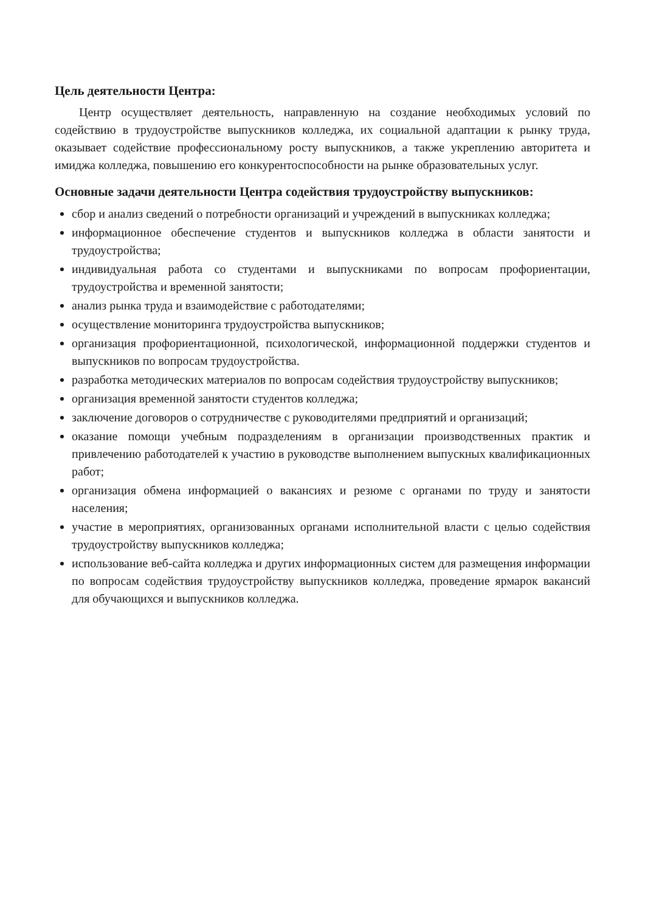Цель деятельности Центра:
Центр осуществляет деятельность, направленную на создание необходимых условий по содействию в трудоустройстве выпускников колледжа, их социальной адаптации к рынку труда, оказывает содействие профессиональному росту выпускников, а также укреплению авторитета и имиджа колледжа, повышению его конкурентоспособности на рынке образовательных услуг.
Основные задачи деятельности Центра содействия трудоустройству выпускников:
сбор и анализ сведений о потребности организаций и учреждений в выпускниках колледжа;
информационное обеспечение студентов и выпускников колледжа в области занятости и трудоустройства;
индивидуальная работа со студентами и выпускниками по вопросам профориентации, трудоустройства и временной занятости;
анализ рынка труда и взаимодействие с работодателями;
осуществление мониторинга трудоустройства выпускников;
организация профориентационной, психологической, информационной поддержки студентов и выпускников по вопросам трудоустройства.
разработка методических материалов по вопросам содействия трудоустройству выпускников;
организация временной занятости студентов колледжа;
заключение договоров о сотрудничестве с руководителями предприятий и организаций;
оказание помощи учебным подразделениям в организации производственных практик и привлечению работодателей к участию в руководстве выполнением выпускных квалификационных работ;
организация обмена информацией о вакансиях и резюме с органами по труду и занятости населения;
участие в мероприятиях, организованных органами исполнительной власти с целью содействия трудоустройству выпускников колледжа;
использование веб-сайта колледжа и других информационных систем для размещения информации по вопросам содействия трудоустройству выпускников колледжа, проведение ярмарок вакансий для обучающихся и выпускников колледжа.